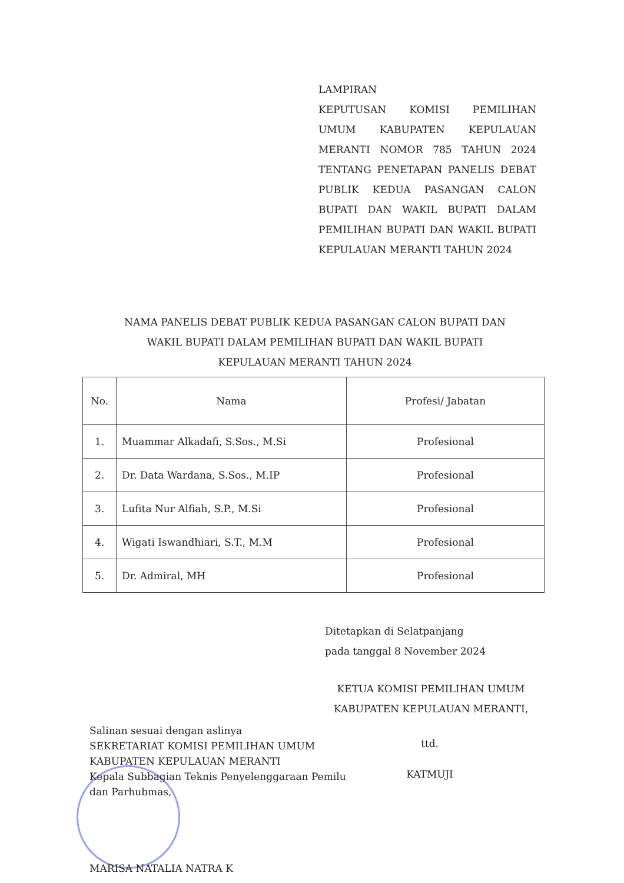LAMPIRAN
KEPUTUSAN KOMISI PEMILIHAN UMUM KABUPATEN KEPULAUAN MERANTI NOMOR 785 TAHUN 2024 TENTANG PENETAPAN PANELIS DEBAT PUBLIK KEDUA PASANGAN CALON BUPATI DAN WAKIL BUPATI DALAM PEMILIHAN BUPATI DAN WAKIL BUPATI KEPULAUAN MERANTI TAHUN 2024
NAMA PANELIS DEBAT PUBLIK KEDUA PASANGAN CALON BUPATI DAN
WAKIL BUPATI DALAM PEMILIHAN BUPATI DAN WAKIL BUPATI
KEPULAUAN MERANTI TAHUN 2024
| No. | Nama | Profesi/ Jabatan |
| --- | --- | --- |
| 1. | Muammar Alkadafi, S.Sos., M.Si | Profesional |
| 2. | Dr. Data Wardana, S.Sos., M.IP | Profesional |
| 3. | Lufita Nur Alfiah, S.P., M.Si | Profesional |
| 4. | Wigati Iswandhiari, S.T., M.M | Profesional |
| 5. | Dr. Admiral, MH | Profesional |
Ditetapkan di Selatpanjang
pada tanggal 8 November 2024
KETUA KOMISI PEMILIHAN UMUM
KABUPATEN KEPULAUAN MERANTI,
Salinan sesuai dengan aslinya
SEKRETARIAT KOMISI PEMILIHAN UMUM
KABUPATEN KEPULAUAN MERANTI
Kepala Subbagian Teknis Penyelenggaraan Pemilu
dan Parhubmas,
MARISA NATALIA NATRA K
ttd.
KATMUJI